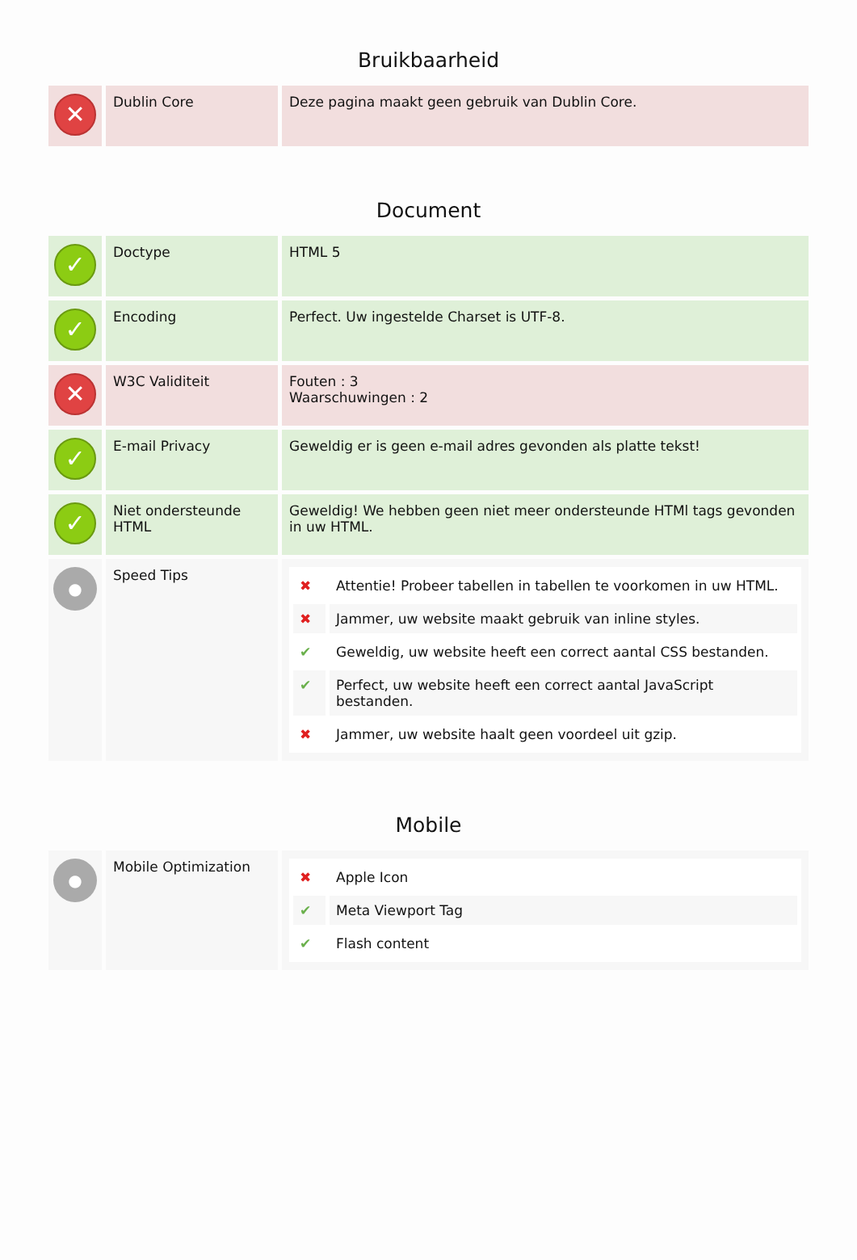Bruikbaarheid
| ✕ | Dublin Core | Deze pagina maakt geen gebruik van Dublin Core. |
Document
| ✓ | Doctype | HTML 5 |
| ✓ | Encoding | Perfect. Uw ingestelde Charset is UTF-8. |
| ✕ | W3C Validiteit | Fouten : 3 Waarschuwingen : 2 |
| ✓ | E-mail Privacy | Geweldig er is geen e-mail adres gevonden als platte tekst! |
| ✓ | Niet ondersteunde HTML | Geweldig! We hebben geen niet meer ondersteunde HTMl tags gevonden in uw HTML. |
| ● | Speed Tips | / ✖ / Attentie! Probeer tabellen in tabellen te voorkomen in uw HTML. / / ✖ / Jammer, uw website maakt gebruik van inline styles. / / ✔ / Geweldig, uw website heeft een correct aantal CSS bestanden. / / ✔ / Perfect, uw website heeft een correct aantal JavaScript bestanden. / / ✖ / Jammer, uw website haalt geen voordeel uit gzip. / |
Mobile
| ● | Mobile Optimization | / ✖ / Apple Icon / / ✔ / Meta Viewport Tag / / ✔ / Flash content / |